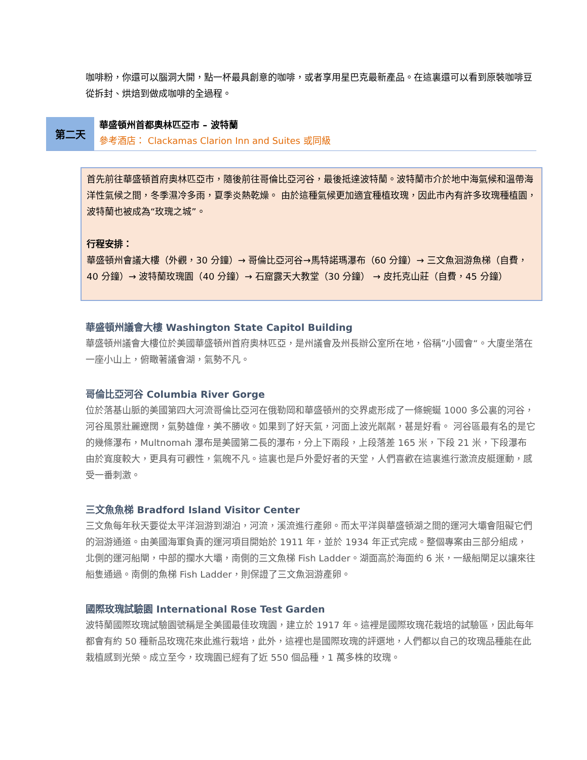咖啡粉，你還可以腦洞大開，點一杯最具創意的咖啡，或者享用星巴克最新產品。在這裏還可以看到原裝咖啡豆從拆封、烘焙到做成咖啡的全過程。
第二天
華盛頓州首都奧林匹亞市 – 波特蘭
參考酒店： Clackamas Clarion Inn and Suites 或同級
首先前往華盛頓首府奧林匹亞市，隨後前往哥倫比亞河谷，最後抵達波特蘭。波特蘭市介於地中海氣候和溫帶海洋性氣候之間，冬季濕冷多雨，夏季炎熱乾燥。 由於這種氣候更加適宜種植玫瑰，因此市內有許多玫瑰種植園，波特蘭也被成為“玫瑰之城”。
行程安排：
華盛頓州會議大樓（外觀，30 分鐘）→ 哥倫比亞河谷→馬特諾瑪瀑布（60 分鐘）→ 三文魚洄游魚梯（自費，40 分鐘）→ 波特蘭玫瑰園（40 分鐘）→ 石窟露天大教堂（30 分鐘） → 皮托克山莊（自費，45 分鐘）
華盛頓州議會大樓 Washington State Capitol Building
華盛頓州議會大樓位於美國華盛頓州首府奧林匹亞，是州議會及州長辦公室所在地，俗稱”小國會“。大廈坐落在一座小山上，俯瞰著議會湖，氣勢不凡。
哥倫比亞河谷 Columbia River Gorge
位於落基山脈的美國第四大河流哥倫比亞河在俄勒岡和華盛頓州的交界處形成了一條蜿蜒 1000 多公裏的河谷，河谷風景壯麗遼闊，氣勢雄偉，美不勝收。如果到了好天氣，河面上波光粼粼，甚是好看。 河谷區最有名的是它的幾條瀑布，Multnomah 瀑布是美國第二長的瀑布，分上下兩段，上段落差 165 米，下段 21 米，下段瀑布由於寬度較大，更具有可觀性，氣魄不凡。這裏也是戶外愛好者的天堂，人們喜歡在這裏進行激流皮艇運動，感受一番刺激。
三文魚魚梯 Bradford Island Visitor Center
三文魚每年秋天要從太平洋洄游到湖泊，河流，溪流進行產卵。而太平洋與華盛頓湖之間的運河大壩會阻礙它們的洄游通道。由美國海軍負責的運河項目開始於 1911 年，並於 1934 年正式完成。整個專案由三部分組成，北側的運河船閘，中部的攔水大壩，南側的三文魚梯 Fish Ladder。湖面高於海面約 6 米，一級船閘足以讓來往船隻通過。南側的魚梯 Fish Ladder，則保證了三文魚洄游產卵。
國際玫瑰試驗園 International Rose Test Garden
波特蘭國際玫瑰試驗園號稱是全美國最佳玫瑰園，建立於 1917 年。這裡是國際玫瑰花栽培的試驗區，因此每年都會有約 50 種新品玫瑰花來此進行栽培，此外，這裡也是國際玫瑰的評選地，人們都以自己的玫瑰品種能在此栽植感到光榮。成立至今，玫瑰園已經有了近 550 個品種，1 萬多株的玫瑰。